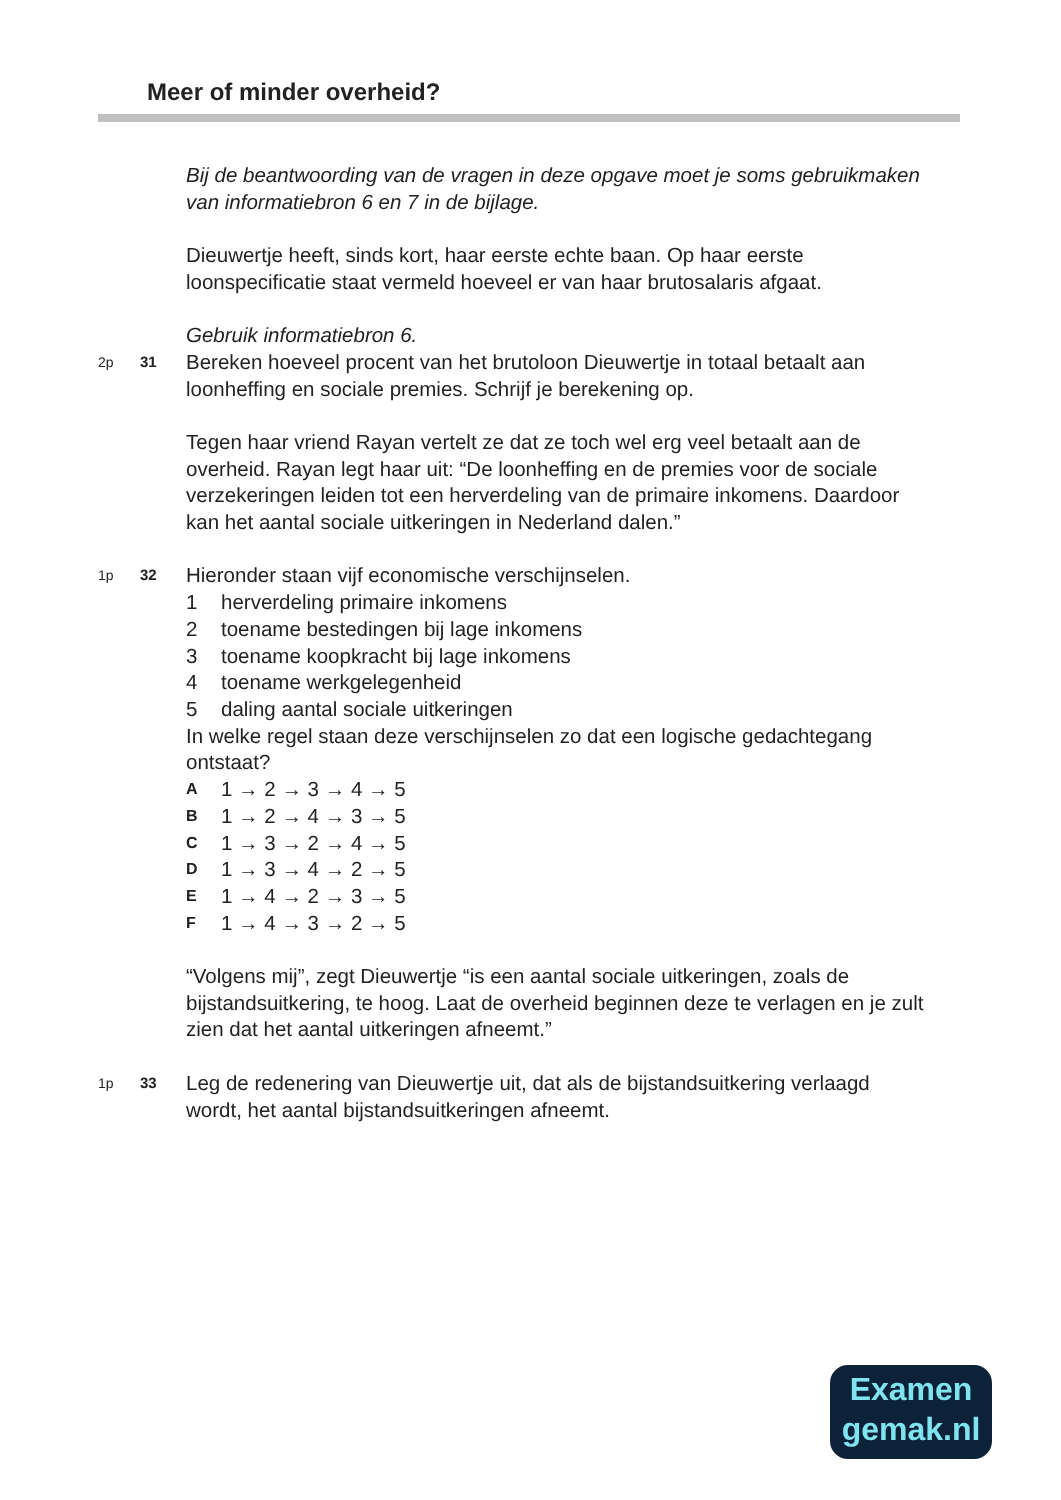Meer of minder overheid?
Bij de beantwoording van de vragen in deze opgave moet je soms gebruikmaken van informatiebron 6 en 7 in de bijlage.
Dieuwertje heeft, sinds kort, haar eerste echte baan. Op haar eerste loonspecificatie staat vermeld hoeveel er van haar brutosalaris afgaat.
Gebruik informatiebron 6.
2p 31
Bereken hoeveel procent van het brutoloon Dieuwertje in totaal betaalt aan loonheffing en sociale premies. Schrijf je berekening op.
Tegen haar vriend Rayan vertelt ze dat ze toch wel erg veel betaalt aan de overheid. Rayan legt haar uit: “De loonheffing en de premies voor de sociale verzekeringen leiden tot een herverdeling van de primaire inkomens. Daardoor kan het aantal sociale uitkeringen in Nederland dalen.”
1p 32
Hieronder staan vijf economische verschijnselen.
1 herverdeling primaire inkomens
2 toename bestedingen bij lage inkomens
3 toename koopkracht bij lage inkomens
4 toename werkgelegenheid
5 daling aantal sociale uitkeringen
In welke regel staan deze verschijnselen zo dat een logische gedachtegang ontstaat?
A 1 → 2 → 3 → 4 → 5
B 1 → 2 → 4 → 3 → 5
C 1 → 3 → 2 → 4 → 5
D 1 → 3 → 4 → 2 → 5
E 1 → 4 → 2 → 3 → 5
F 1 → 4 → 3 → 2 → 5
“Volgens mij”, zegt Dieuwertje “is een aantal sociale uitkeringen, zoals de bijstandsuitkering, te hoog. Laat de overheid beginnen deze te verlagen en je zult zien dat het aantal uitkeringen afneemt.”
1p 33
Leg de redenering van Dieuwertje uit, dat als de bijstandsuitkering verlaagd wordt, het aantal bijstandsuitkeringen afneemt.
Examen
gemak.nl